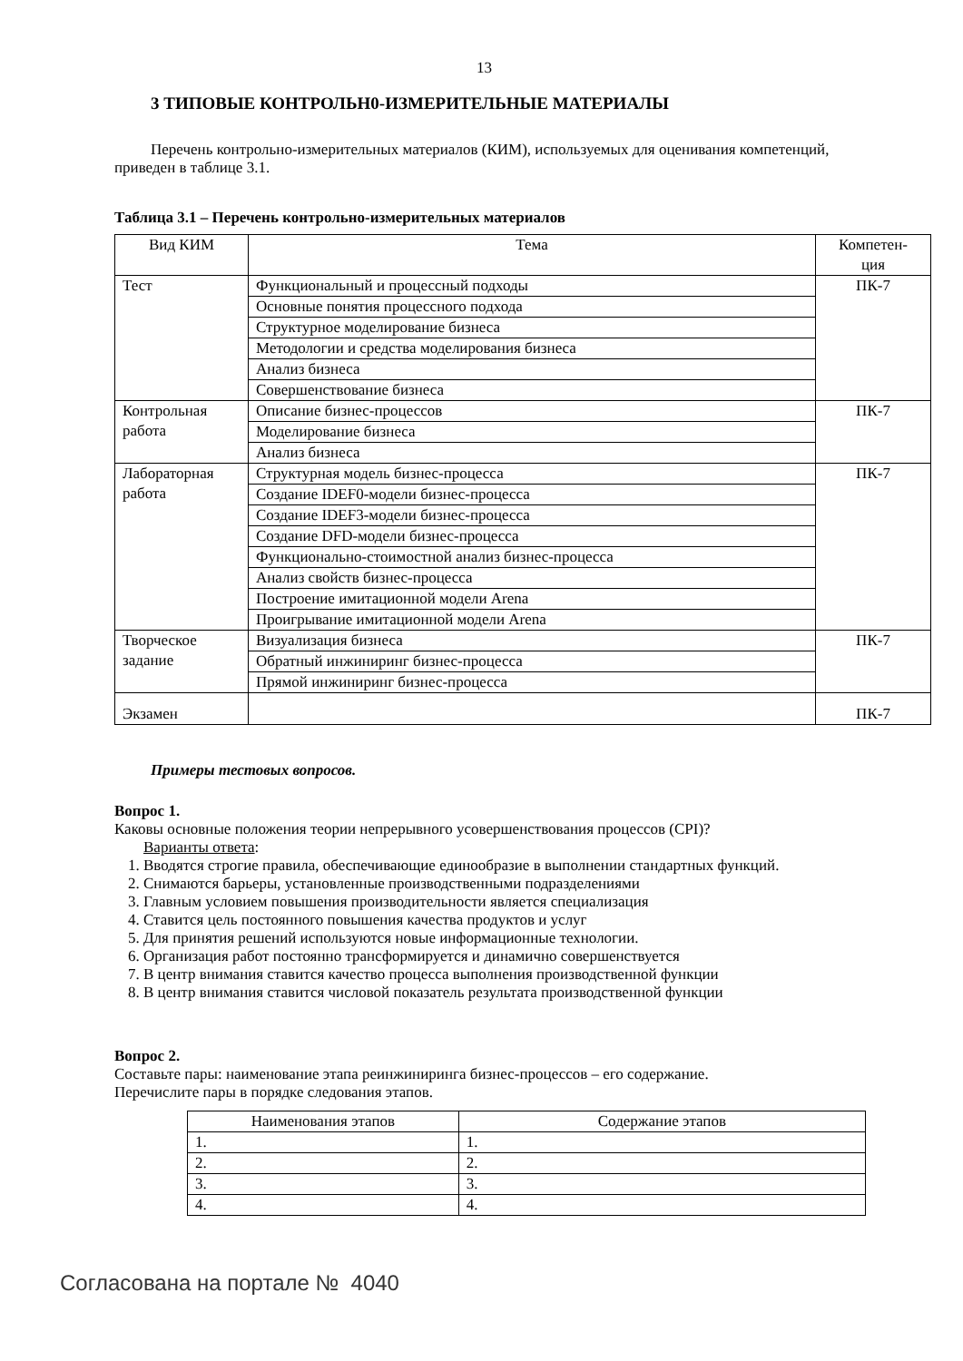13
3 ТИПОВЫЕ КОНТРОЛЬН0-ИЗМЕРИТЕЛЬНЫЕ МАТЕРИАЛЫ
Перечень контрольно-измерительных материалов (КИМ), используемых для оценивания компетенций, приведен в таблице 3.1.
Таблица 3.1 – Перечень контрольно-измерительных материалов
| Вид КИМ | Тема | Компетен- ция |
| --- | --- | --- |
| Тест | Функциональный и процессный подходы | ПК-7 |
| | Основные понятия процессного подхода | |
| | Структурное моделирование бизнеса | |
| | Методологии и средства моделирования бизнеса | |
| | Анализ бизнеса | |
| | Совершенствование бизнеса | |
| Контрольная работа | Описание бизнес-процессов | ПК-7 |
| | Моделирование бизнеса | |
| | Анализ бизнеса | |
| Лабораторная работа | Структурная модель бизнес-процесса | ПК-7 |
| | Создание IDEF0-модели бизнес-процесса | |
| | Создание IDEF3-модели бизнес-процесса | |
| | Создание DFD-модели бизнес-процесса | |
| | Функционально-стоимостной анализ бизнес-процесса | |
| | Анализ свойств бизнес-процесса | |
| | Построение имитационной модели Arena | |
| | Проигрывание имитационной модели Arena | |
| Творческое задание | Визуализация бизнеса | ПК-7 |
| | Обратный инжиниринг бизнес-процесса | |
| | Прямой инжиниринг бизнес-процесса | |
| Экзамен | | ПК-7 |
Примеры тестовых вопросов.
Вопрос 1.
Каковы основные положения теории непрерывного усовершенствования процессов (CPI)?
Варианты ответа:
1. Вводятся строгие правила, обеспечивающие единообразие в выполнении стандартных функций.
2. Снимаются барьеры, установленные производственными подразделениями
3. Главным условием повышения производительности является специализация
4. Ставится цель постоянного повышения качества продуктов и услуг
5. Для принятия решений используются новые информационные технологии.
6. Организация работ постоянно трансформируется и динамично совершенствуется
7. В центр внимания ставится качество процесса выполнения производственной функции
8. В центр внимания ставится числовой показатель результата производственной функции
Вопрос 2.
Составьте пары: наименование этапа реинжиниринга бизнес-процессов – его содержание.
Перечислите пары в порядке следования этапов.
| Наименования этапов | Содержание этапов |
| --- | --- |
| 1. | 1. |
| 2. | 2. |
| 3. | 3. |
| 4. | 4. |
Согласована на портале № 4040